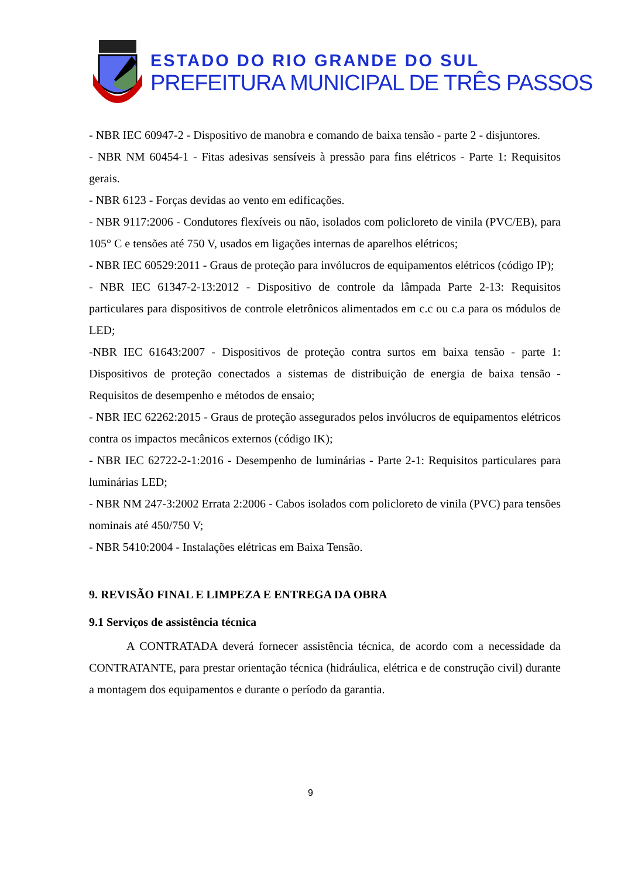ESTADO DO RIO GRANDE DO SUL
PREFEITURA MUNICIPAL DE TRÊS PASSOS
- NBR IEC 60947-2 - Dispositivo de manobra e comando de baixa tensão - parte 2 - disjuntores.
- NBR NM 60454-1 - Fitas adesivas sensíveis à pressão para fins elétricos - Parte 1: Requisitos gerais.
- NBR 6123 - Forças devidas ao vento em edificações.
- NBR 9117:2006 - Condutores flexíveis ou não, isolados com policloreto de vinila (PVC/EB), para 105° C e tensões até 750 V, usados em ligações internas de aparelhos elétricos;
- NBR IEC 60529:2011 - Graus de proteção para invólucros de equipamentos elétricos (código IP);
- NBR IEC 61347-2-13:2012 - Dispositivo de controle da lâmpada Parte 2-13: Requisitos particulares para dispositivos de controle eletrônicos alimentados em c.c ou c.a para os módulos de LED;
-NBR IEC 61643:2007 - Dispositivos de proteção contra surtos em baixa tensão - parte 1: Dispositivos de proteção conectados a sistemas de distribuição de energia de baixa tensão - Requisitos de desempenho e métodos de ensaio;
- NBR IEC 62262:2015 - Graus de proteção assegurados pelos invólucros de equipamentos elétricos contra os impactos mecânicos externos (código IK);
- NBR IEC 62722-2-1:2016 - Desempenho de luminárias - Parte 2-1: Requisitos particulares para luminárias LED;
- NBR NM 247-3:2002 Errata 2:2006 - Cabos isolados com policloreto de vinila (PVC) para tensões nominais até 450/750 V;
- NBR 5410:2004 - Instalações elétricas em Baixa Tensão.
9. REVISÃO FINAL E LIMPEZA E ENTREGA DA OBRA
9.1 Serviços de assistência técnica
A CONTRATADA deverá fornecer assistência técnica, de acordo com a necessidade da CONTRATANTE, para prestar orientação técnica (hidráulica, elétrica e de construção civil) durante a montagem dos equipamentos e durante o período da garantia.
9